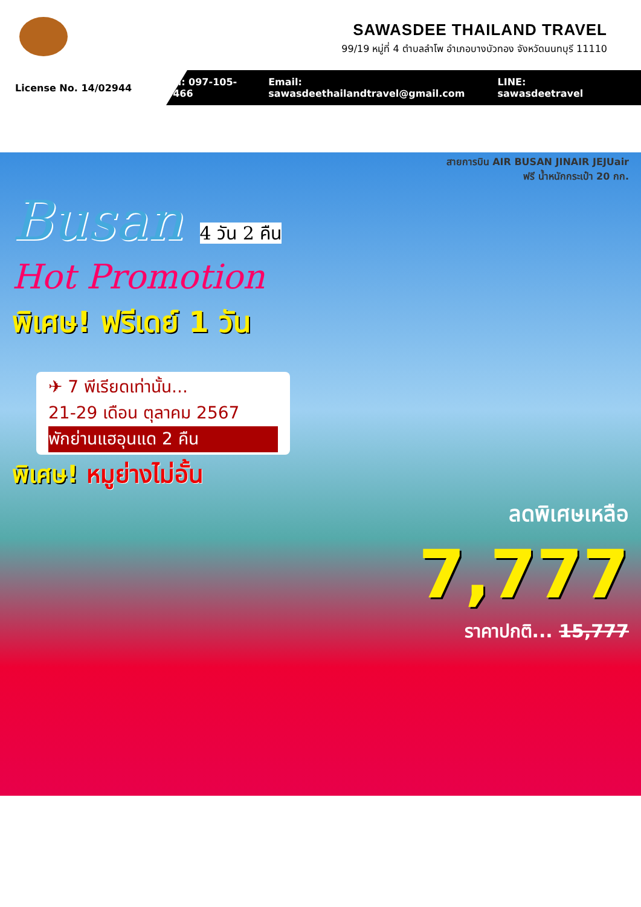SAWASDEE THAILAND TRAVEL
99/19 หมู่ที่ 4 ตำบลลำโพ อำเภอบางบัวทอง จังหวัดนนทบุรี 11110
License No. 14/02944
Tel: 097-105-0466 Email: sawasdeethailandtravel@gmail.com LINE: sawasdeetravel
สายการบิน AIR BUSAN JINAIR JEJUair
ฟรี น้ำหนักกระเป๋า 20 กก.
Busan 4 วัน 2 คืน
Hot Promotion
พิเศษ! ฟรีเดย์ 1 วัน
✈ 7 พีเรียดเท่านั้น...
21-29 เดือน ตุลาคม 2567
พักย่านแฮอุนแด 2 คืน
พิเศษ! หมูย่างไม่อั้น
ลดพิเศษเหลือ
7,777
ราคาปกติ... 15,777